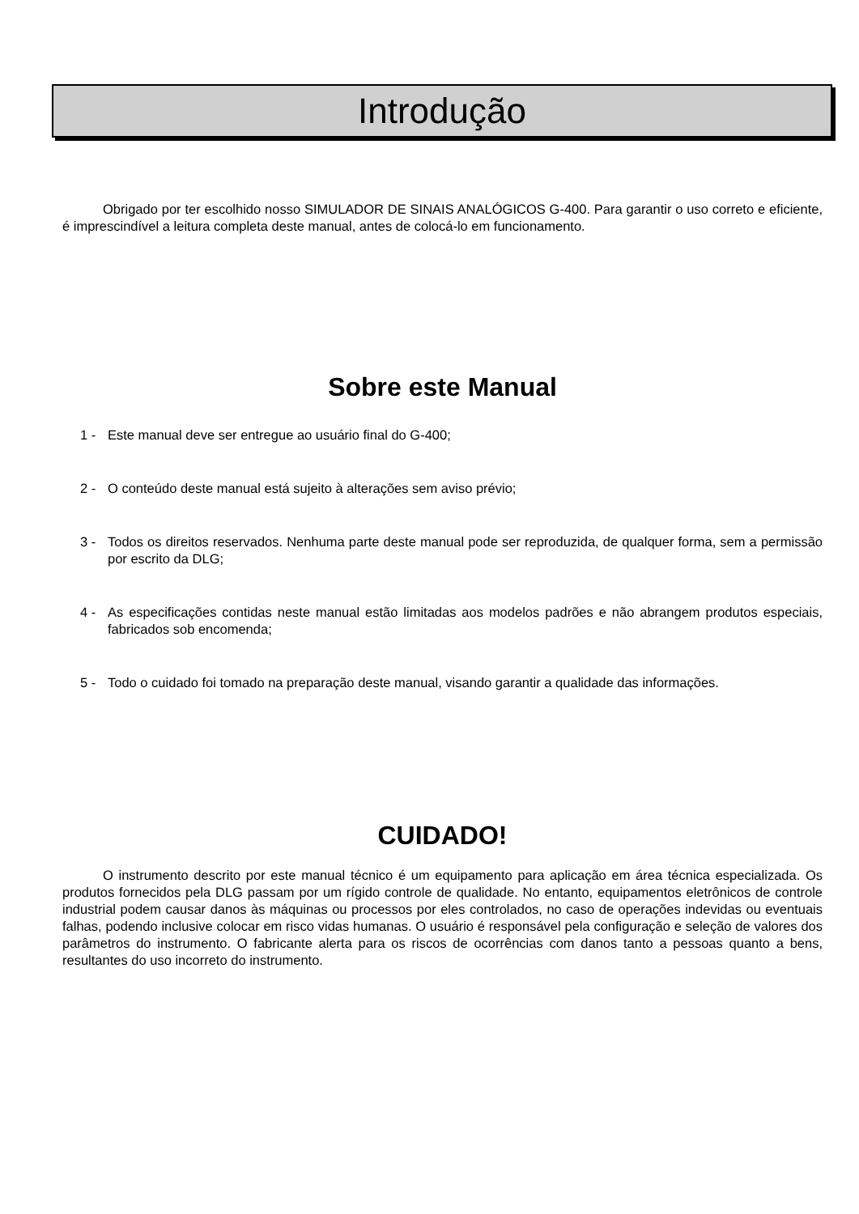Introdução
Obrigado por ter escolhido nosso SIMULADOR DE SINAIS ANALÓGICOS G-400. Para garantir o uso correto e eficiente, é imprescindível a leitura completa deste manual, antes de colocá-lo em funcionamento.
Sobre este Manual
1 - Este manual deve ser entregue ao usuário final do G-400;
2 - O conteúdo deste manual está sujeito à alterações sem aviso prévio;
3 - Todos os direitos reservados. Nenhuma parte deste manual pode ser reproduzida, de qualquer forma, sem a permissão por escrito da DLG;
4 - As especificações contidas neste manual estão limitadas aos modelos padrões e não abrangem produtos especiais, fabricados sob encomenda;
5 - Todo o cuidado foi tomado na preparação deste manual, visando garantir a qualidade das informações.
CUIDADO!
O instrumento descrito por este manual técnico é um equipamento para aplicação em área técnica especializada. Os produtos fornecidos pela DLG passam por um rígido controle de qualidade. No entanto, equipamentos eletrônicos de controle industrial podem causar danos às máquinas ou processos por eles controlados, no caso de operações indevidas ou eventuais falhas, podendo inclusive colocar em risco vidas humanas. O usuário é responsável pela configuração e seleção de valores dos parâmetros do instrumento. O fabricante alerta para os riscos de ocorrências com danos tanto a pessoas quanto a bens, resultantes do uso incorreto do instrumento.